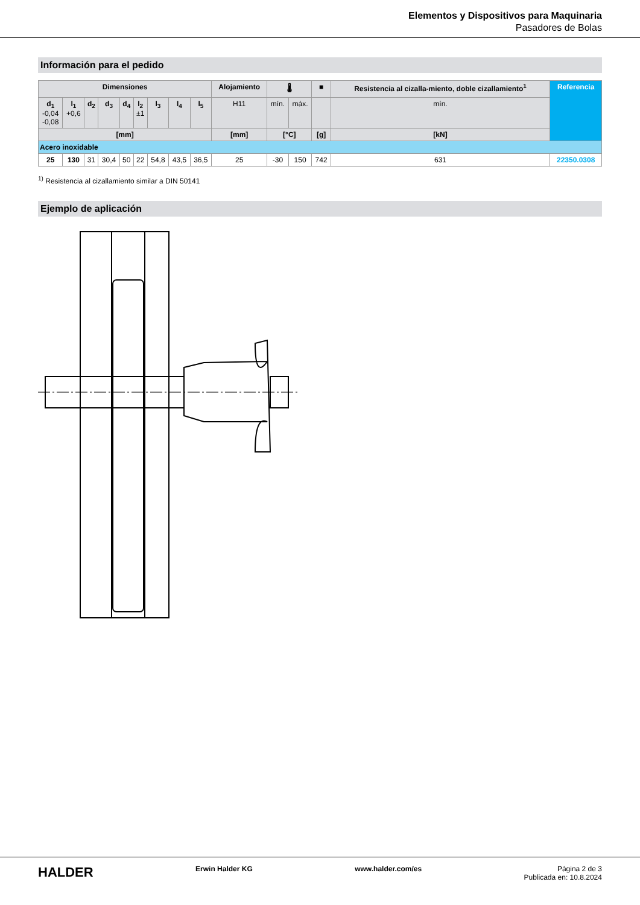Elementos y Dispositivos para Maquinaria
Pasadores de Bolas
Información para el pedido
| Dimensiones | | | | | | | | | Alojamiento | 🌡 | | ■ | Resistencia al cizalla-miento, doble cizallamiento<sup>1</sup> | Referencia |
| --- | --- | --- | --- | --- | --- | --- | --- | --- | --- | --- | --- | --- | --- | --- |
| d<sub>1</sub> -0,04 -0,08 | l<sub>1</sub> +0,6 | d<sub>2</sub> | d<sub>3</sub> | d<sub>4</sub> | l<sub>2</sub> ±1 | l<sub>3</sub> | l<sub>4</sub> | l<sub>5</sub> | H11 | mín. | máx. | | mín. | |
| [mm] | | | | | | | | | [mm] | [°C] | | [g] | [kN] | |
| Acero inoxidable | | | | | | | | | | | | | | |
| 25 | 130 | 31 | 30,4 | 50 | 22 | 54,8 | 43,5 | 36,5 | 25 | -30 | 150 | 742 | 631 | 22350.0308 |
<sup>1)</sup> Resistencia al cizallamiento similar a DIN 50141
Ejemplo de aplicación
HALDER Erwin Halder KG www.halder.com/es Página 2 de 3
Publicada en: 10.8.2024